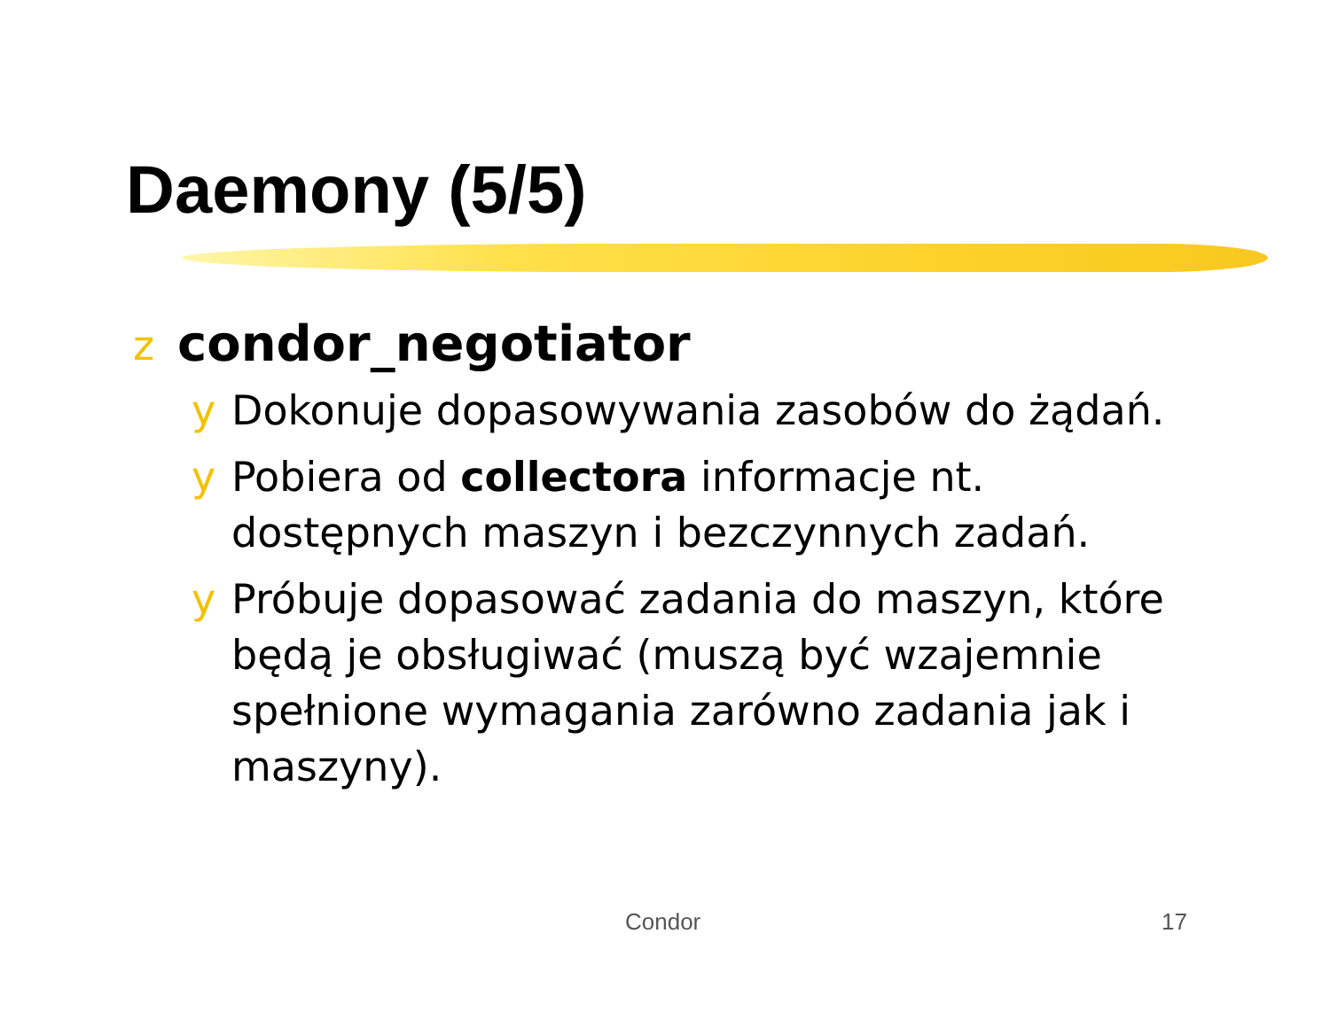Daemony (5/5)
zcondor_negotiator
y Dokonuje dopasowywania zasobów do żądań.
y Pobiera od collectora informacje nt. dostępnych maszyn i bezczynnych zadań.
y Próbuje dopasować zadania do maszyn, które będą je obsługiwać (muszą być wzajemnie spełnione wymagania zarówno zadania jak i maszyny).
Condor 17